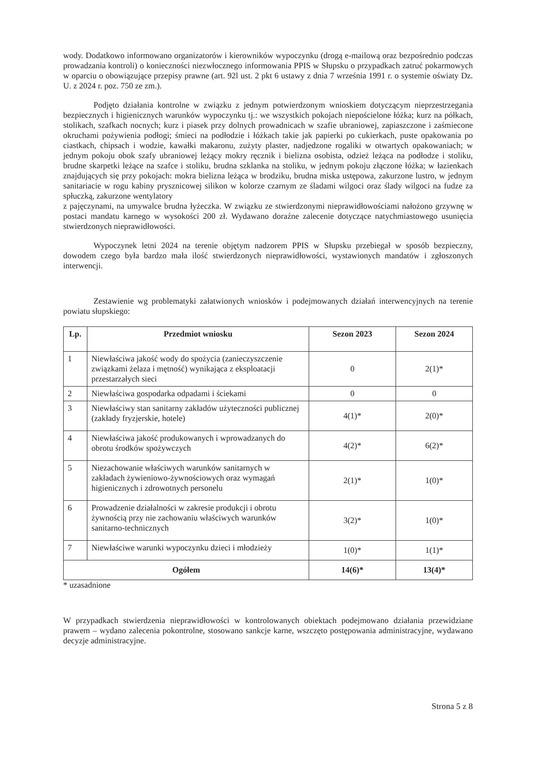wody. Dodatkowo informowano organizatorów i kierowników wypoczynku (drogą e-mailową oraz bezpośrednio podczas prowadzania kontroli) o konieczności niezwłocznego informowania PPIS w Słupsku o przypadkach zatruć pokarmowych w oparciu o obowiązujące przepisy prawne (art. 92l ust. 2 pkt 6 ustawy z dnia 7 września 1991 r. o systemie oświaty Dz. U. z 2024 r. poz. 750 ze zm.).
Podjęto działania kontrolne w związku z jednym potwierdzonym wnioskiem dotyczącym nieprzestrzegania bezpiecznych i higienicznych warunków wypoczynku tj.: we wszystkich pokojach niepościelone łóżka; kurz na półkach, stolikach, szafkach nocnych; kurz i piasek przy dolnych prowadnicach w szafie ubraniowej, zapiaszczone i zaśmiecone okruchami pożywienia podłogi; śmieci na podłodzie i łóżkach takie jak papierki po cukierkach, puste opakowania po ciastkach, chipsach i wodzie, kawałki makaronu, zużyty plaster, nadjedzone rogaliki w otwartych opakowaniach; w jednym pokoju obok szafy ubraniowej leżący mokry ręcznik i bielizna osobista, odzież leżąca na podłodze i stoliku, brudne skarpetki leżące na szafce i stoliku, brudna szklanka na stoliku, w jednym pokoju złączone łóżka; w łazienkach znajdujących się przy pokojach: mokra bielizna leżąca w brodziku, brudna miska ustępowa, zakurzone lustro, w jednym sanitariacie w rogu kabiny prysznicowej silikon w kolorze czarnym ze śladami wilgoci oraz ślady wilgoci na fudze za spłuczką, zakurzone wentylatory
z pajęczynami, na umywalce brudna łyżeczka. W związku ze stwierdzonymi nieprawidłowościami nałożono grzywnę w postaci mandatu karnego w wysokości 200 zł. Wydawano doraźne zalecenie dotyczące natychmiastowego usunięcia stwierdzonych nieprawidłowości.
Wypoczynek letni 2024 na terenie objętym nadzorem PPIS w Słupsku przebiegał w sposób bezpieczny, dowodem czego była bardzo mała ilość stwierdzonych nieprawidłowości, wystawionych mandatów i zgłoszonych interwencji.
Zestawienie wg problematyki załatwionych wniosków i podejmowanych działań interwencyjnych na terenie powiatu słupskiego:
| Lp. | Przedmiot wniosku | Sezon 2023 | Sezon 2024 |
| --- | --- | --- | --- |
| 1 | Niewłaściwa jakość wody do spożycia (zanieczyszczenie związkami żelaza i mętność) wynikająca z eksploatacji przestarzałych sieci | 0 | 2(1)* |
| 2 | Niewłaściwa gospodarka odpadami i ściekami | 0 | 0 |
| 3 | Niewłaściwy stan sanitarny zakładów użyteczności publicznej (zakłady fryzjerskie, hotele) | 4(1)* | 2(0)* |
| 4 | Niewłaściwa jakość produkowanych i wprowadzanych do obrotu środków spożywczych | 4(2)* | 6(2)* |
| 5 | Niezachowanie właściwych warunków sanitarnych w zakładach żywieniowo-żywnościowych oraz wymagań higienicznych i zdrowotnych personelu | 2(1)* | 1(0)* |
| 6 | Prowadzenie działalności w zakresie produkcji i obrotu żywnością przy nie zachowaniu właściwych warunków sanitarno-technicznych | 3(2)* | 1(0)* |
| 7 | Niewłaściwe warunki wypoczynku dzieci i młodzieży | 1(0)* | 1(1)* |
| Ogółem | | 14(6)* | 13(4)* |
* uzasadnione
W przypadkach stwierdzenia nieprawidłowości w kontrolowanych obiektach podejmowano działania przewidziane prawem – wydano zalecenia pokontrolne, stosowano sankcje karne, wszczęto postępowania administracyjne, wydawano decyzje administracyjne.
Strona 5 z 8